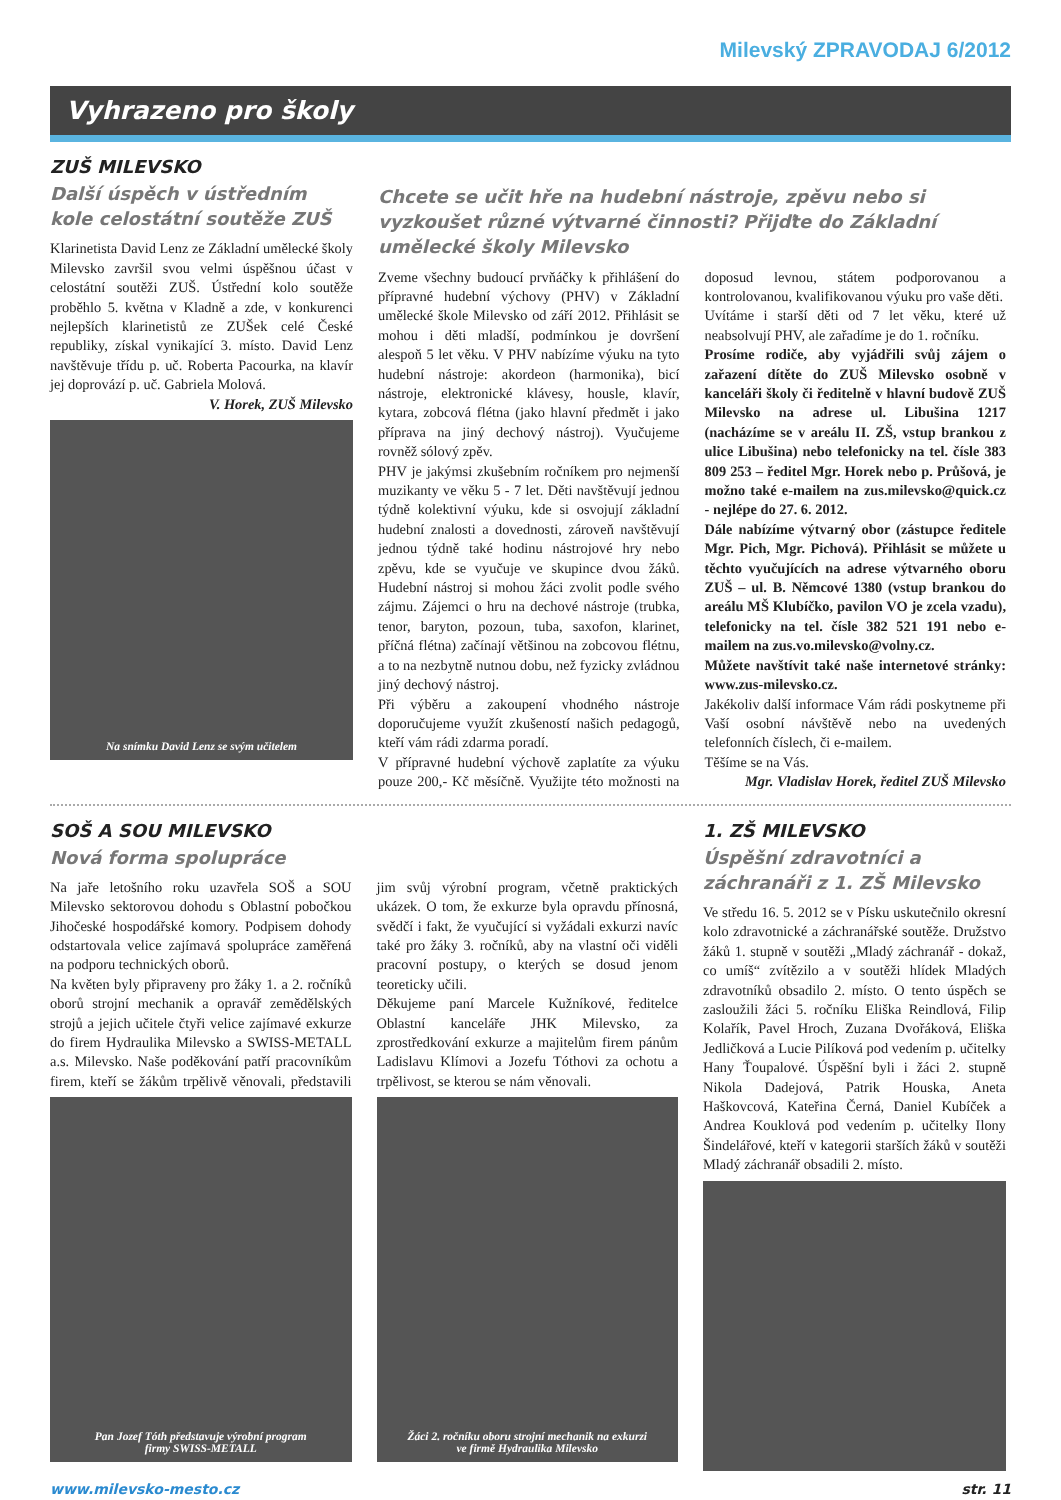Milevský ZPRAVODAJ 6/2012
Vyhrazeno pro školy
ZUŠ MILEVSKO
Další úspěch v ústředním kole celostátní soutěže ZUŠ
Klarinetista David Lenz ze Základní umělecké školy Milevsko završil svou velmi úspěšnou účast v celostátní soutěži ZUŠ. Ústřední kolo soutěže proběhlo 5. května v Kladně a zde, v konkurenci nejlepších klarinetistů ze ZUŠek celé České republiky, získal vynikající 3. místo. David Lenz navštěvuje třídu p. uč. Roberta Pacourka, na klavír jej doprovází p. uč. Gabriela Molová.
V. Horek, ZUŠ Milevsko
Na snímku David Lenz se svým učitelem
Chcete se učit hře na hudební nástroje, zpěvu nebo si vyzkoušet různé výtvarné činnosti? Přijďte do Základní umělecké školy Milevsko
Zveme všechny budoucí prvňáčky k přihlášení do přípravné hudební výchovy (PHV) v Základní umělecké škole Milevsko od září 2012. Přihlásit se mohou i děti mladší, podmínkou je dovršení alespoň 5 let věku. V PHV nabízíme výuku na tyto hudební nástroje: akordeon (harmonika), bicí nástroje, elektronické klávesy, housle, klavír, kytara, zobcová flétna (jako hlavní předmět i jako příprava na jiný dechový nástroj). Vyučujeme rovněž sólový zpěv.
PHV je jakýmsi zkušebním ročníkem pro nejmenší muzikanty ve věku 5 - 7 let. Děti navštěvují jednou týdně kolektivní výuku, kde si osvojují základní hudební znalosti a dovednosti, zároveň navštěvují jednou týdně také hodinu nástrojové hry nebo zpěvu, kde se vyučuje ve skupince dvou žáků. Hudební nástroj si mohou žáci zvolit podle svého zájmu. Zájemci o hru na dechové nástroje (trubka, tenor, baryton, pozoun, tuba, saxofon, klarinet, příčná flétna) začínají většinou na zobcovou flétnu, a to na nezbytně nutnou dobu, než fyzicky zvládnou jiný dechový nástroj.
Při výběru a zakoupení vhodného nástroje doporučujeme využít zkušeností našich pedagogů, kteří vám rádi zdarma poradí.
V přípravné hudební výchově zaplatíte za výuku pouze 200,- Kč měsíčně. Využijte této možnosti na doposud levnou, státem podporovanou a kontrolovanou, kvalifikovanou výuku pro vaše děti.
Uvítáme i starší děti od 7 let věku, které už neabsolvují PHV, ale zařadíme je do 1. ročníku.
Prosíme rodiče, aby vyjádřili svůj zájem o zařazení dítěte do ZUŠ Milevsko osobně v kanceláři školy či ředitelně v hlavní budově ZUŠ Milevsko na adrese ul. Libušina 1217 (nacházíme se v areálu II. ZŠ, vstup brankou z ulice Libušina) nebo telefonicky na tel. čísle 383 809 253 – ředitel Mgr. Horek nebo p. Průšová, je možno také e-mailem na zus.milevsko@quick.cz - nejlépe do 27. 6. 2012.
Dále nabízíme výtvarný obor (zástupce ředitele Mgr. Pich, Mgr. Pichová). Přihlásit se můžete u těchto vyučujících na adrese výtvarného oboru ZUŠ – ul. B. Němcové 1380 (vstup brankou do areálu MŠ Klubíčko, pavilon VO je zcela vzadu), telefonicky na tel. čísle 382 521 191 nebo e-mailem na zus.vo.milevsko@volny.cz.
Můžete navštívit také naše internetové stránky: www.zus-milevsko.cz.
Jakékoliv další informace Vám rádi poskytneme při Vaší osobní návštěvě nebo na uvedených telefonních číslech, či e-mailem.
Těšíme se na Vás.
Mgr. Vladislav Horek, ředitel ZUŠ Milevsko
SOŠ A SOU MILEVSKO
Nová forma spolupráce
Na jaře letošního roku uzavřela SOŠ a SOU Milevsko sektorovou dohodu s Oblastní pobočkou Jihočeské hospodářské komory. Podpisem dohody odstartovala velice zajímavá spolupráce zaměřená na podporu technických oborů.
Na květen byly připraveny pro žáky 1. a 2. ročníků oborů strojní mechanik a opravář zemědělských strojů a jejich učitele čtyři velice zajímavé exkurze do firem Hydraulika Milevsko a SWISS-METALL a.s. Milevsko. Naše poděkování patří pracovníkům firem, kteří se žákům trpělivě věnovali, představili jim svůj výrobní program, včetně praktických ukázek. O tom, že exkurze byla opravdu přínosná, svědčí i fakt, že vyučující si vyžádali exkurzi navíc také pro žáky 3. ročníků, aby na vlastní oči viděli pracovní postupy, o kterých se dosud jenom teoreticky učili.
Děkujeme paní Marcele Kužníkové, ředitelce Oblastní kanceláře JHK Milevsko, za zprostředkování exkurze a majitelům firem pánům Ladislavu Klímovi a Jozefu Tóthovi za ochotu a trpělivost, se kterou se nám věnovali.
Pan Jozef Tóth představuje výrobní program
firmy SWISS-METALL
Žáci 2. ročníku oboru strojní mechanik na exkurzi
ve firmě Hydraulika Milevsko
1. ZŠ MILEVSKO
Úspěšní zdravotníci a záchranáři z 1. ZŠ Milevsko
Ve středu 16. 5. 2012 se v Písku uskutečnilo okresní kolo zdravotnické a záchranářské soutěže. Družstvo žáků 1. stupně v soutěži „Mladý záchranář - dokaž, co umíš“ zvítězilo a v soutěži hlídek Mladých zdravotníků obsadilo 2. místo. O tento úspěch se zasloužili žáci 5. ročníku Eliška Reindlová, Filip Kolařík, Pavel Hroch, Zuzana Dvořáková, Eliška Jedličková a Lucie Pilíková pod vedením p. učitelky Hany Ťoupalové. Úspěšní byli i žáci 2. stupně Nikola Dadejová, Patrik Houska, Aneta Haškovcová, Kateřina Černá, Daniel Kubíček a Andrea Kouklová pod vedením p. učitelky Ilony Šindelářové, kteří v kategorii starších žáků v soutěži Mladý záchranář obsadili 2. místo.
www.milevsko-mesto.cz str. 11